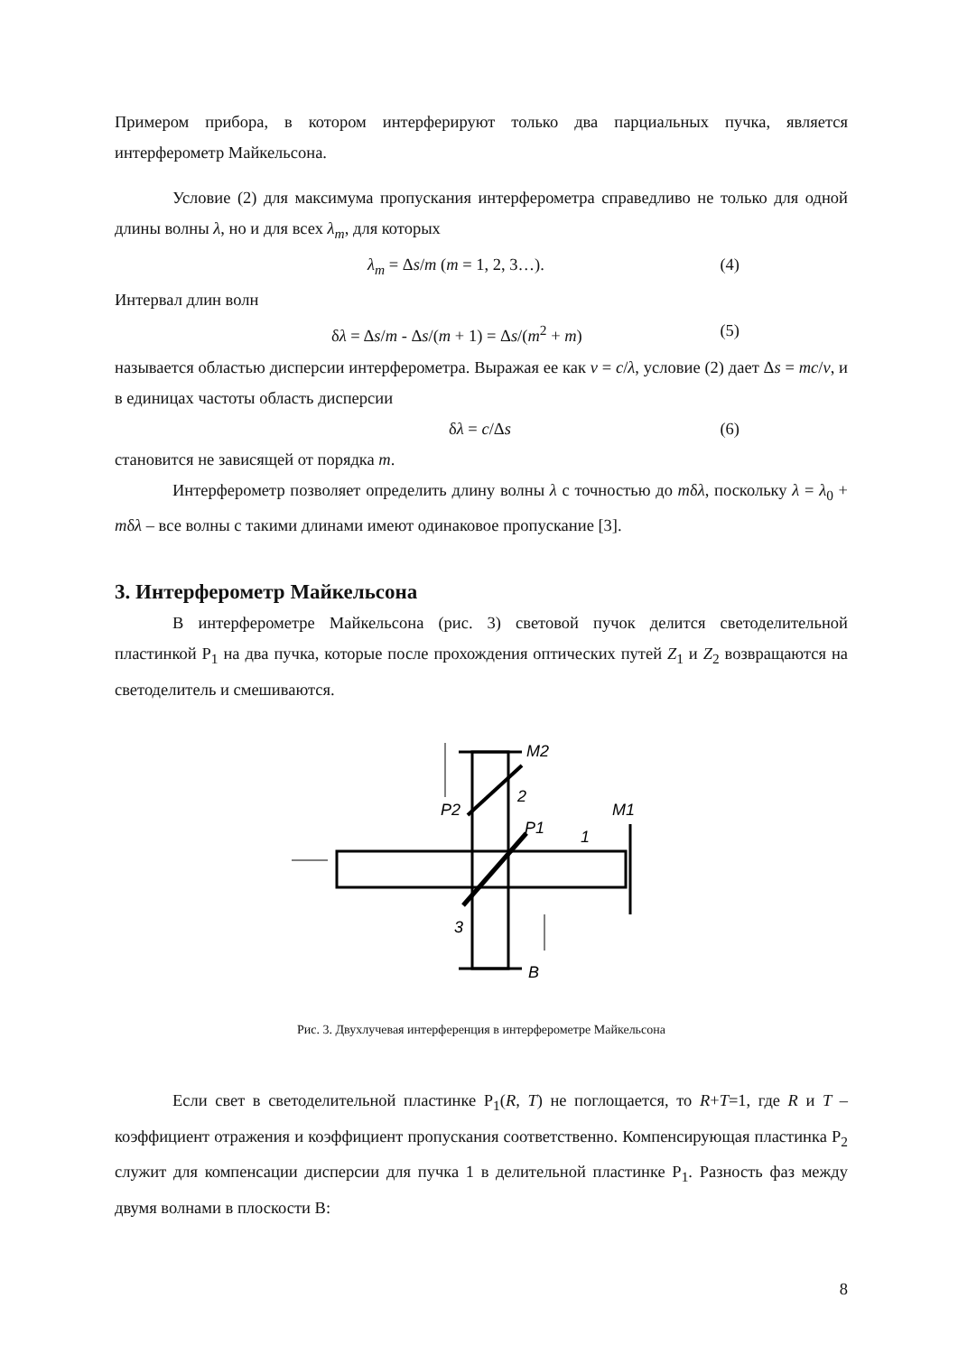Примером прибора, в котором интерферируют только два парциальных пучка, является интерферометр Майкельсона.
Условие (2) для максимума пропускания интерферометра справедливо не только для одной длины волны λ, но и для всех λ<sub>m</sub>, для которых
λ<sub>m</sub> = Δs/m (m = 1, 2, 3…). (4)
Интервал длин волн
δλ = Δs/m - Δs/(m + 1) = Δs/(m<sup>2</sup> + m) (5)
называется областью дисперсии интерферометра. Выражая ее как ν = c/λ, условие (2) дает Δs = mc/ν, и в единицах частоты область дисперсии
δλ = c/Δs (6)
становится не зависящей от порядка m.
Интерферометр позволяет определить длину волны λ с точностью до mδλ, поскольку λ = λ<sub>0</sub> + mδλ – все волны с такими длинами имеют одинаковое пропускание [3].
3. Интерферометр Майкельсона
В интерферометре Майкельсона (рис. 3) световой пучок делится светоделительной пластинкой P<sub>1</sub> на два пучка, которые после прохождения оптических путей Z<sub>1</sub> и Z<sub>2</sub> возвращаются на светоделитель и смешиваются.
M2
M1
P2
P1
2
1
3
B
Рис. 3. Двухлучевая интерференция в интерферометре Майкельсона
Если свет в светоделительной пластинке P<sub>1</sub>(R, T) не поглощается, то R+T=1, где R и T – коэффициент отражения и коэффициент пропускания соответственно. Компенсирующая пластинка P<sub>2</sub> служит для компенсации дисперсии для пучка 1 в делительной пластинке P<sub>1</sub>. Разность фаз между двумя волнами в плоскости B:
8